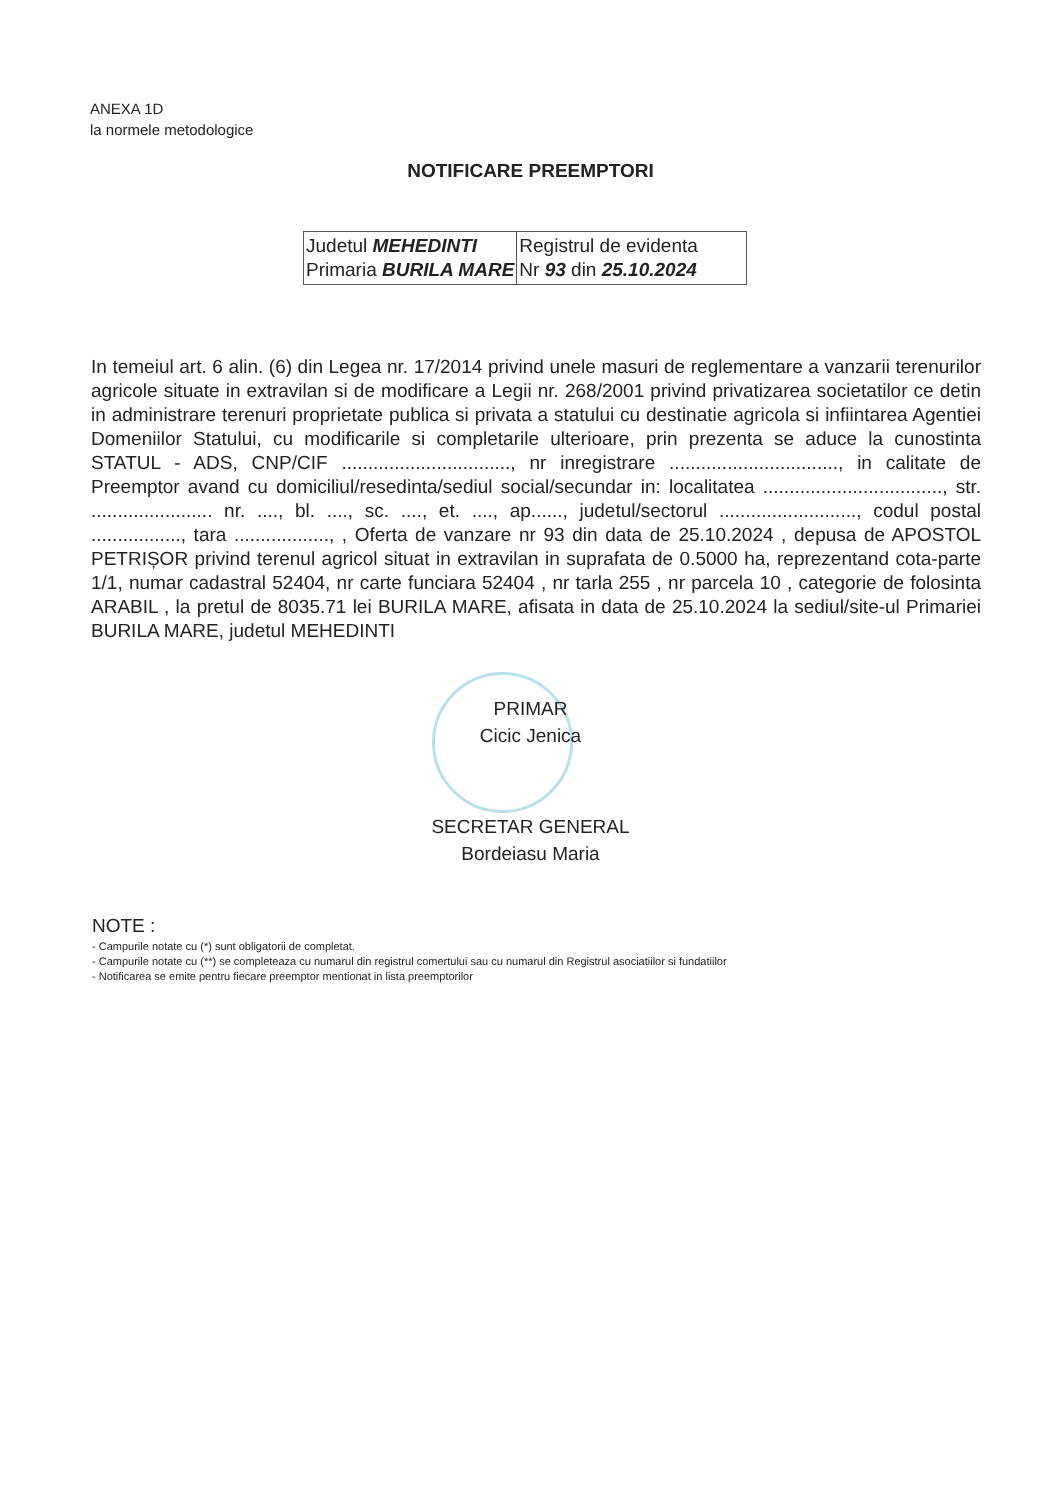ANEXA 1D
la normele metodologice
NOTIFICARE PREEMPTORI
| Judetul MEHEDINTI Primaria BURILA MARE | Registrul de evidenta Nr 93 din 25.10.2024 |
In temeiul art. 6 alin. (6) din Legea nr. 17/2014 privind unele masuri de reglementare a vanzarii terenurilor agricole situate in extravilan si de modificare a Legii nr. 268/2001 privind privatizarea societatilor ce detin in administrare terenuri proprietate publica si privata a statului cu destinatie agricola si infiintarea Agentiei Domeniilor Statului, cu modificarile si completarile ulterioare, prin prezenta se aduce la cunostinta STATUL - ADS, CNP/CIF ................................, nr inregistrare ................................, in calitate de Preemptor avand cu domiciliul/resedinta/sediul social/secundar in: localitatea .................................., str. ....................... nr. ...., bl. ...., sc. ...., et. ...., ap......, judetul/sectorul .........................., codul postal ................., tara .................., , Oferta de vanzare nr 93 din data de 25.10.2024 , depusa de APOSTOL PETRIȘOR privind terenul agricol situat in extravilan in suprafata de 0.5000 ha, reprezentand cota-parte 1/1, numar cadastral 52404, nr carte funciara 52404 , nr tarla 255 , nr parcela 10 , categorie de folosinta ARABIL , la pretul de 8035.71 lei BURILA MARE, afisata in data de 25.10.2024 la sediul/site-ul Primariei BURILA MARE, judetul MEHEDINTI
PRIMAR
Cicic Jenica
SECRETAR GENERAL
Bordeiasu Maria
NOTE :
- Campurile notate cu (*) sunt obligatorii de completat.
- Campurile notate cu (**) se completeaza cu numarul din registrul comertului sau cu numarul din Registrul asociatiilor si fundatiilor
- Notificarea se emite pentru fiecare preemptor mentionat in lista preemptorilor